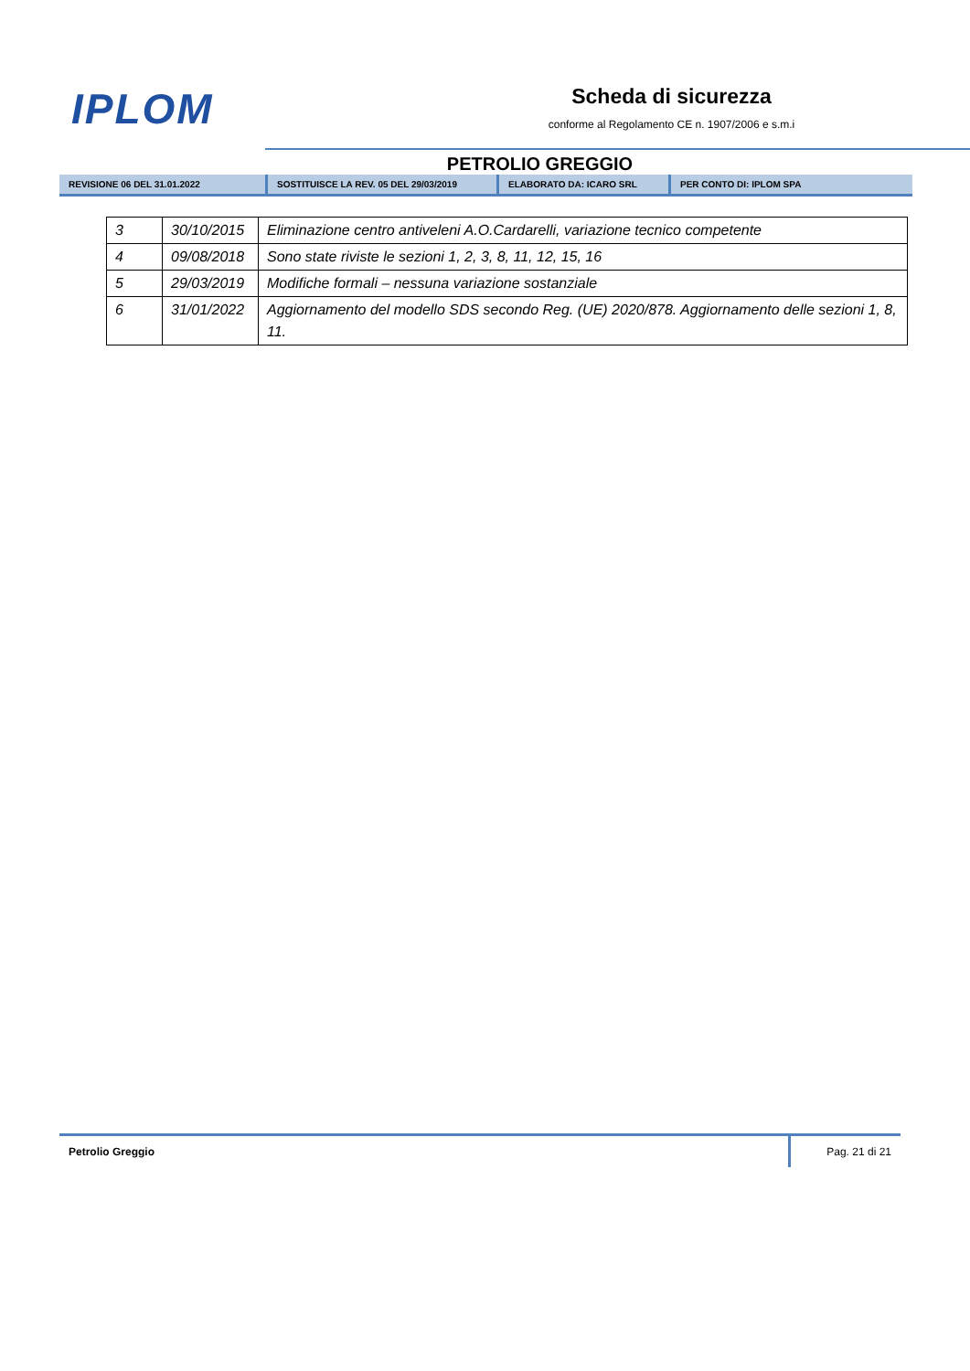IPLOM
Scheda di sicurezza
conforme al Regolamento CE n. 1907/2006 e s.m.i
PETROLIO GREGGIO
REVISIONE 06 DEL 31.01.2022 SOSTITUISCE LA REV. 05 DEL 29/03/2019 ELABORATO DA: ICARO SRL PER CONTO DI: IPLOM SPA
| 3 | 30/10/2015 | Eliminazione centro antiveleni A.O.Cardarelli, variazione tecnico competente |
| 4 | 09/08/2018 | Sono state riviste le sezioni 1, 2, 3, 8, 11, 12, 15, 16 |
| 5 | 29/03/2019 | Modifiche formali – nessuna variazione sostanziale |
| 6 | 31/01/2022 | Aggiornamento del modello SDS secondo Reg. (UE) 2020/878. Aggiornamento delle sezioni 1, 8, 11. |
Petrolio Greggio Pag. 21 di 21